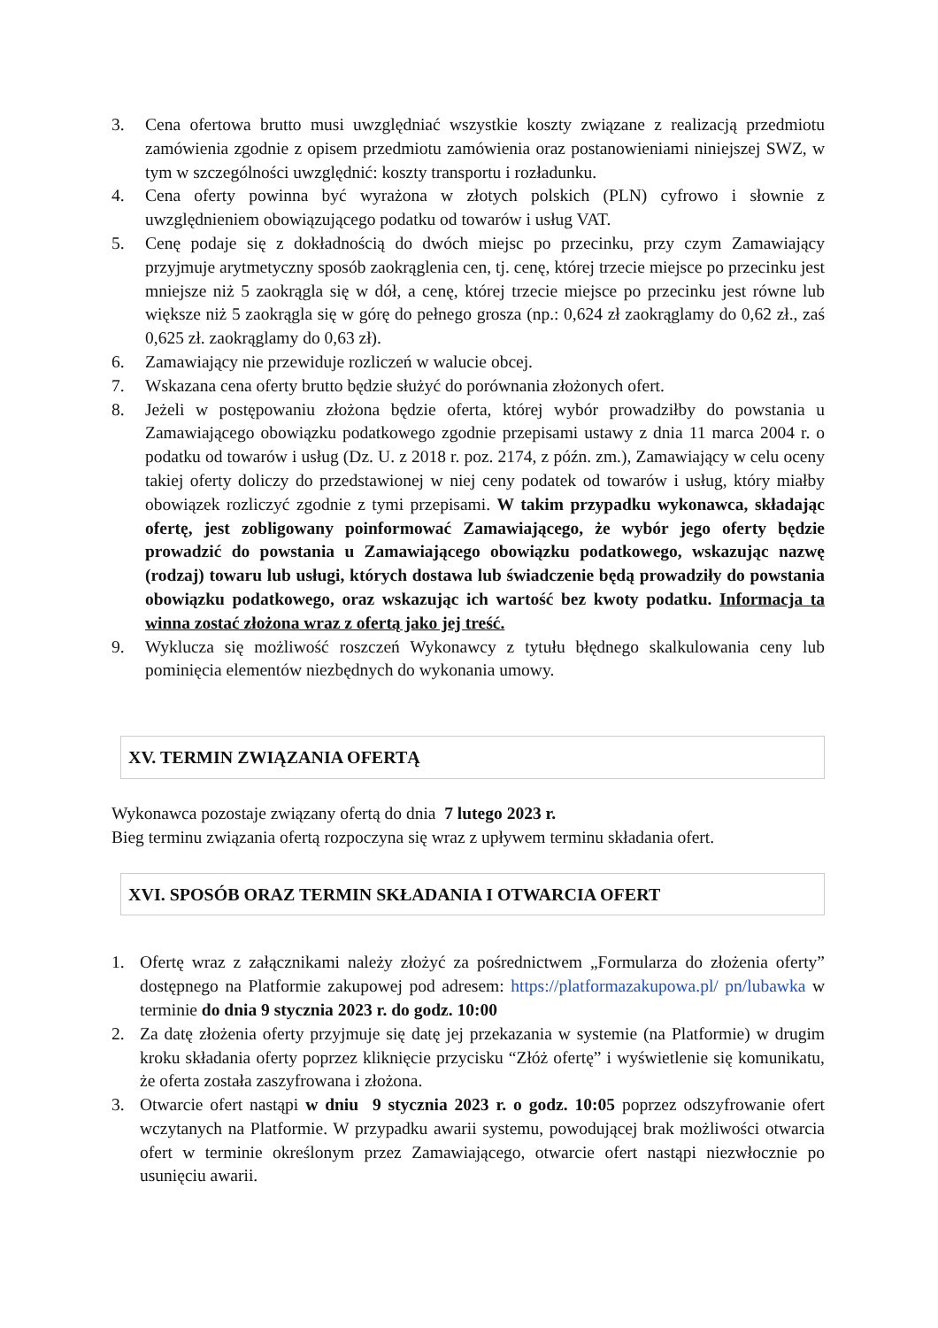3. Cena ofertowa brutto musi uwzględniać wszystkie koszty związane z realizacją przedmiotu zamówienia zgodnie z opisem przedmiotu zamówienia oraz postanowieniami niniejszej SWZ, w tym w szczególności uwzględnić: koszty transportu i rozładunku.
4. Cena oferty powinna być wyrażona w złotych polskich (PLN) cyfrowo i słownie z uwzględnieniem obowiązującego podatku od towarów i usług VAT.
5. Cenę podaje się z dokładnością do dwóch miejsc po przecinku, przy czym Zamawiający przyjmuje arytmetyczny sposób zaokrąglenia cen, tj. cenę, której trzecie miejsce po przecinku jest mniejsze niż 5 zaokrągla się w dół, a cenę, której trzecie miejsce po przecinku jest równe lub większe niż 5 zaokrągla się w górę do pełnego grosza (np.: 0,624 zł zaokrąglamy do 0,62 zł., zaś 0,625 zł. zaokrąglamy do 0,63 zł).
6. Zamawiający nie przewiduje rozliczeń w walucie obcej.
7. Wskazana cena oferty brutto będzie służyć do porównania złożonych ofert.
8. Jeżeli w postępowaniu złożona będzie oferta, której wybór prowadziłby do powstania u Zamawiającego obowiązku podatkowego zgodnie przepisami ustawy z dnia 11 marca 2004 r. o podatku od towarów i usług (Dz. U. z 2018 r. poz. 2174, z późn. zm.), Zamawiający w celu oceny takiej oferty doliczy do przedstawionej w niej ceny podatek od towarów i usług, który miałby obowiązek rozliczyć zgodnie z tymi przepisami. W takim przypadku wykonawca, składając ofertę, jest zobligowany poinformować Zamawiającego, że wybór jego oferty będzie prowadzić do powstania u Zamawiającego obowiązku podatkowego, wskazując nazwę (rodzaj) towaru lub usługi, których dostawa lub świadczenie będą prowadziły do powstania obowiązku podatkowego, oraz wskazując ich wartość bez kwoty podatku. Informacja ta winna zostać złożona wraz z ofertą jako jej treść.
9. Wyklucza się możliwość roszczeń Wykonawcy z tytułu błędnego skalkulowania ceny lub pominięcia elementów niezbędnych do wykonania umowy.
XV. TERMIN ZWIĄZANIA OFERTĄ
Wykonawca pozostaje związany ofertą do dnia 7 lutego 2023 r.
Bieg terminu związania ofertą rozpoczyna się wraz z upływem terminu składania ofert.
XVI. SPOSÓB ORAZ TERMIN SKŁADANIA I OTWARCIA OFERT
1. Ofertę wraz z załącznikami należy złożyć za pośrednictwem „Formularza do złożenia oferty” dostępnego na Platformie zakupowej pod adresem: https://platformazakupowa.pl/ pn/lubawka w terminie do dnia 9 stycznia 2023 r. do godz. 10:00
2. Za datę złożenia oferty przyjmuje się datę jej przekazania w systemie (na Platformie) w drugim kroku składania oferty poprzez kliknięcie przycisku “Złóż ofertę” i wyświetlenie się komunikatu, że oferta została zaszyfrowana i złożona.
3. Otwarcie ofert nastąpi w dniu 9 stycznia 2023 r. o godz. 10:05 poprzez odszyfrowanie ofert wczytanych na Platformie. W przypadku awarii systemu, powodującej brak możliwości otwarcia ofert w terminie określonym przez Zamawiającego, otwarcie ofert nastąpi niezwłocznie po usunięciu awarii.